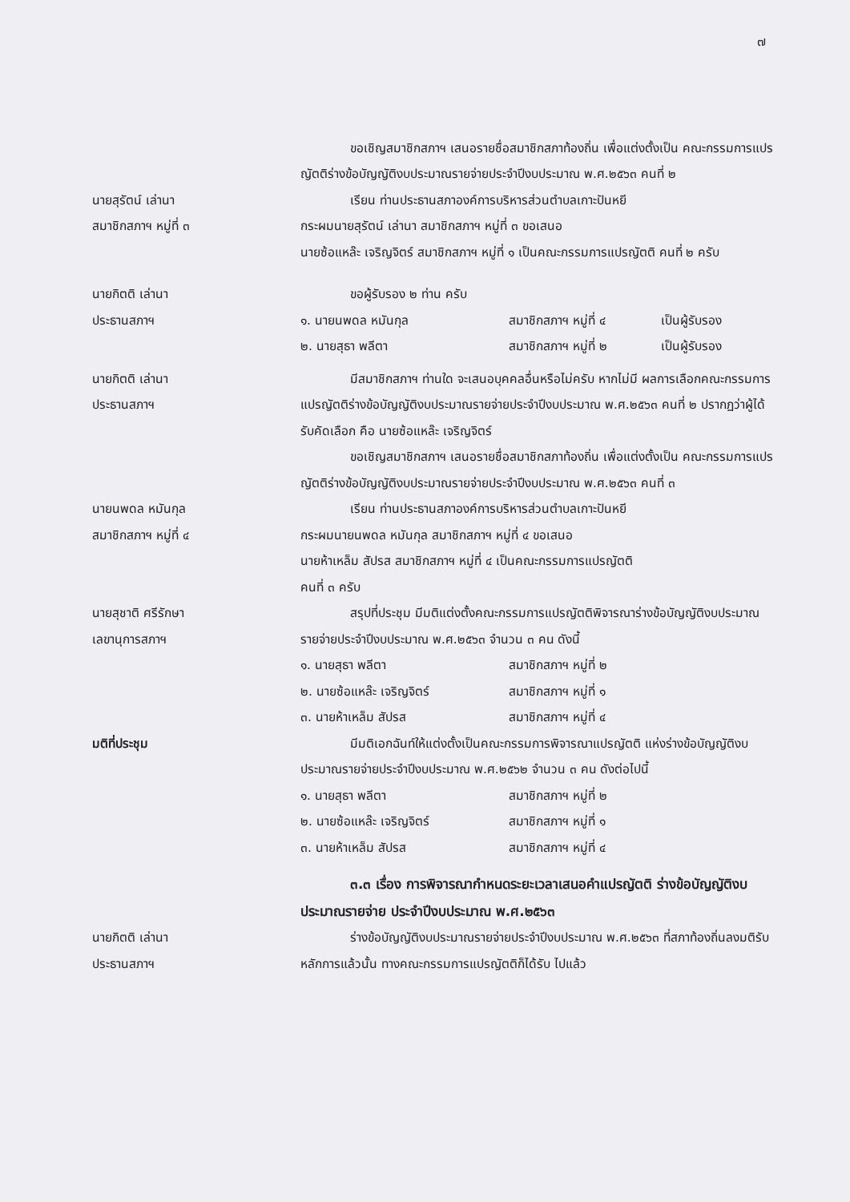๗
ขอเชิญสมาชิกสภาฯ เสนอรายชื่อสมาชิกสภาท้องถิ่น เพื่อแต่งตั้งเป็น คณะกรรมการแปรญัตติร่างข้อบัญญัติงบประมาณรายจ่ายประจำปีงบประมาณ พ.ศ.๒๕๖๓ คนที่ ๒
นายสุรัตน์ เล่านา
สมาชิกสภาฯ หมู่ที่ ๓
เรียน ท่านประธานสภาองค์การบริหารส่วนตำบลเกาะปันหยี
กระผมนายสุรัตน์ เล่านา สมาชิกสภาฯ หมู่ที่ ๓ ขอเสนอ
นายซ้อแหล๊ะ เจริญจิตร์ สมาชิกสภาฯ หมู่ที่ ๑ เป็นคณะกรรมการแปรญัตติ คนที่ ๒ ครับ
นายกิตติ เล่านา
ประธานสภาฯ
ขอผู้รับรอง ๒ ท่าน ครับ
๑. นายนพดล หมันกุล สมาชิกสภาฯ หมู่ที่ ๔ เป็นผู้รับรอง
๒. นายสุธา พลีตา สมาชิกสภาฯ หมู่ที่ ๒ เป็นผู้รับรอง
นายกิตติ เล่านา
ประธานสภาฯ
มีสมาชิกสภาฯ ท่านใด จะเสนอบุคคลอื่นหรือไม่ครับ หากไม่มี ผลการเลือกคณะกรรมการแปรญัตติร่างข้อบัญญัติงบประมาณรายจ่ายประจำปีงบประมาณ พ.ศ.๒๕๖๓ คนที่ ๒ ปรากฏว่าผู้ได้รับคัดเลือก คือ นายซ้อแหล๊ะ เจริญจิตร์
ขอเชิญสมาชิกสภาฯ เสนอรายชื่อสมาชิกสภาท้องถิ่น เพื่อแต่งตั้งเป็น คณะกรรมการแปรญัตติร่างข้อบัญญัติงบประมาณรายจ่ายประจำปีงบประมาณ พ.ศ.๒๕๖๓ คนที่ ๓
นายนพดล หมันกุล
สมาชิกสภาฯ หมู่ที่ ๔
เรียน ท่านประธานสภาองค์การบริหารส่วนตำบลเกาะปันหยี
กระผมนายนพดล หมันกุล สมาชิกสภาฯ หมู่ที่ ๔ ขอเสนอ
นายห้าเหล็ม สัปรส สมาชิกสภาฯ หมู่ที่ ๔ เป็นคณะกรรมการแปรญัตติ
คนที่ ๓ ครับ
นายสุชาติ ศรีรักษา
เลขานุการสภาฯ
สรุปที่ประชุม มีมติแต่งตั้งคณะกรรมการแปรญัตติพิจารณาร่างข้อบัญญัติงบประมาณรายจ่ายประจำปีงบประมาณ พ.ศ.๒๕๖๓ จำนวน ๓ คน ดังนี้
๑. นายสุธา พลีตา สมาชิกสภาฯ หมู่ที่ ๒
๒. นายซ้อแหล๊ะ เจริญจิตร์ สมาชิกสภาฯ หมู่ที่ ๑
๓. นายห้าเหล็ม สัปรส สมาชิกสภาฯ หมู่ที่ ๔
มติที่ประชุม มีมติเอกฉันท์ให้แต่งตั้งเป็นคณะกรรมการพิจารณาแปรญัตติ แห่งร่างข้อบัญญัติงบประมาณรายจ่ายประจำปีงบประมาณ พ.ศ.๒๕๖๒ จำนวน ๓ คน ดังต่อไปนี้
๑. นายสุธา พลีตา สมาชิกสภาฯ หมู่ที่ ๒
๒. นายซ้อแหล๊ะ เจริญจิตร์ สมาชิกสภาฯ หมู่ที่ ๑
๓. นายห้าเหล็ม สัปรส สมาชิกสภาฯ หมู่ที่ ๔
๓.๓ เรื่อง การพิจารณากำหนดระยะเวลาเสนอคำแปรญัตติ ร่างข้อบัญญัติงบประมาณรายจ่าย ประจำปีงบประมาณ พ.ศ.๒๕๖๓
นายกิตติ เล่านา
ประธานสภาฯ
ร่างข้อบัญญัติงบประมาณรายจ่ายประจำปีงบประมาณ พ.ศ.๒๕๖๓ ที่สภาท้องถิ่นลงมติรับหลักการแล้วนั้น ทางคณะกรรมการแปรญัตติก็ได้รับ ไปแล้ว